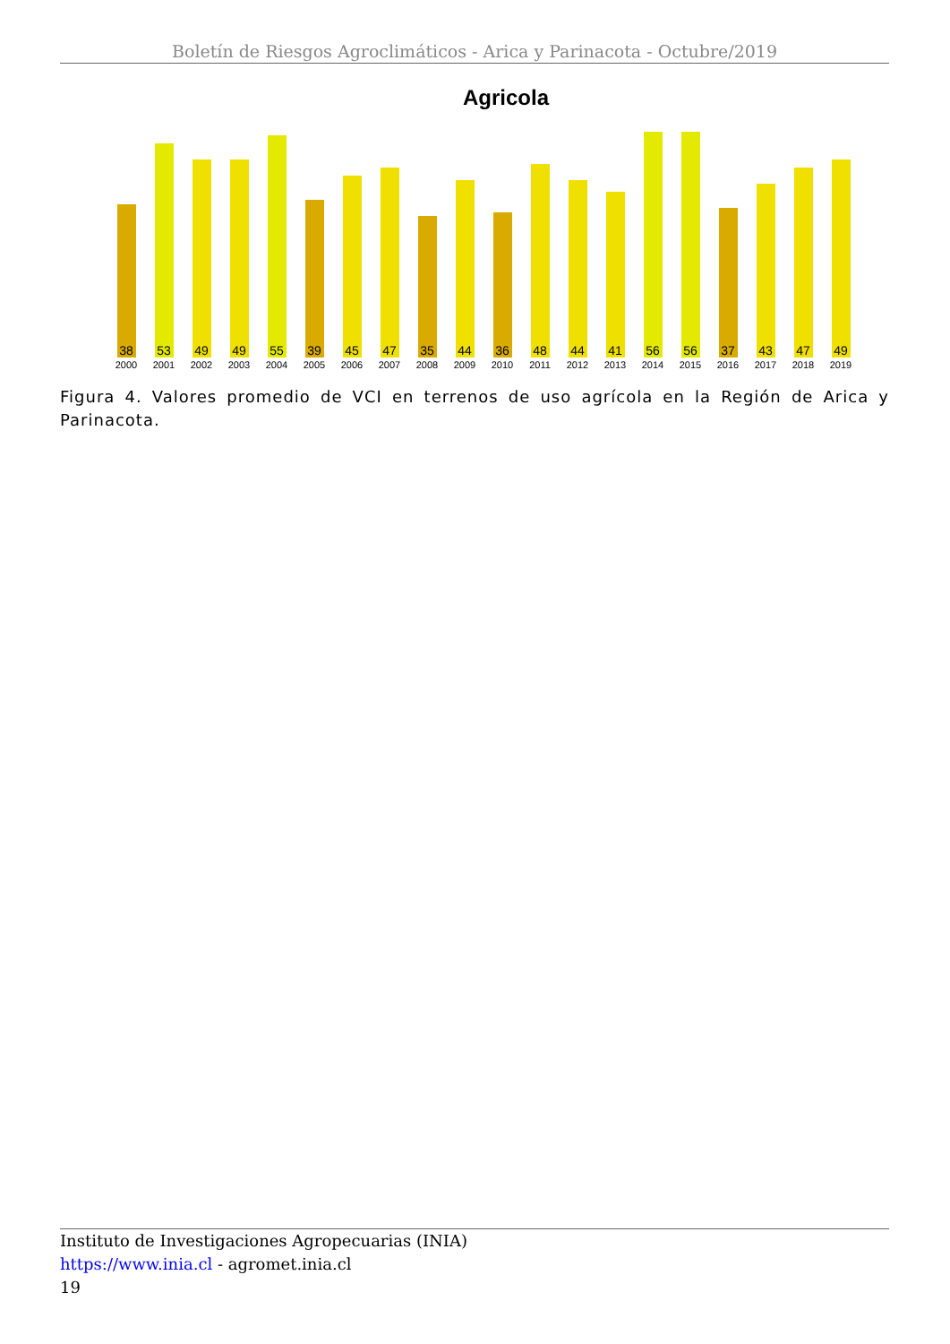Boletín de Riesgos Agroclimáticos - Arica y Parinacota - Octubre/2019
Agricola
38
2000
53
2001
49
2002
49
2003
55
2004
39
2005
45
2006
47
2007
35
2008
44
2009
36
2010
48
2011
44
2012
41
2013
56
2014
56
2015
37
2016
43
2017
47
2018
49
2019
Figura 4. Valores promedio de VCI en terrenos de uso agrícola en la Región de Arica y Parinacota.
Instituto de Investigaciones Agropecuarias (INIA)
https://www.inia.cl - agromet.inia.cl
19